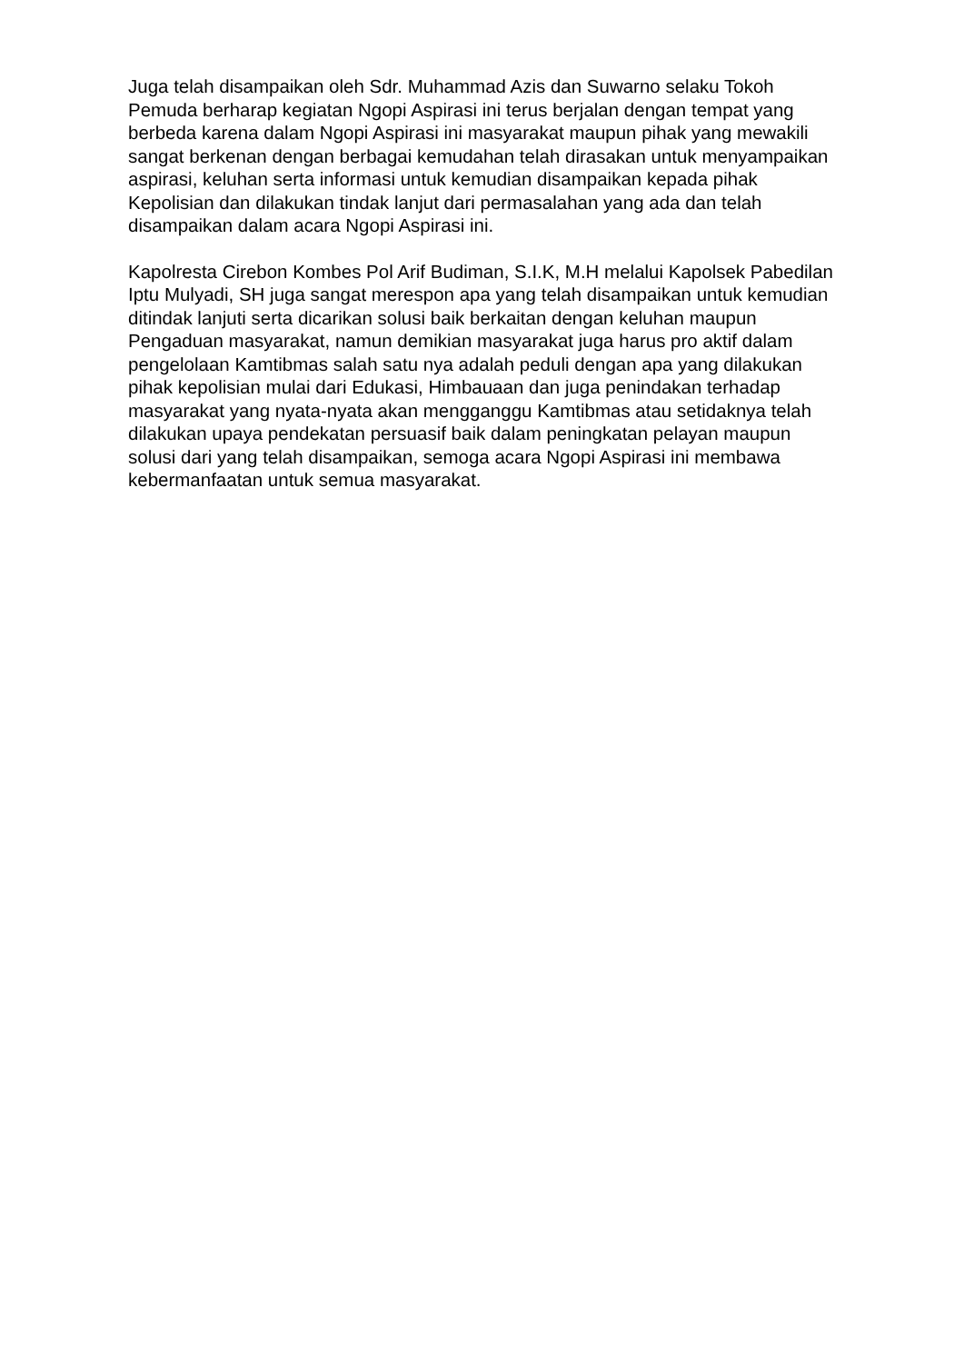Juga telah disampaikan oleh Sdr. Muhammad Azis dan Suwarno selaku Tokoh Pemuda berharap kegiatan Ngopi Aspirasi ini terus berjalan dengan tempat yang berbeda karena dalam Ngopi Aspirasi ini masyarakat maupun pihak yang mewakili sangat berkenan dengan berbagai kemudahan telah dirasakan untuk menyampaikan aspirasi, keluhan serta informasi untuk kemudian disampaikan kepada pihak Kepolisian dan dilakukan tindak lanjut dari permasalahan yang ada dan telah disampaikan dalam acara Ngopi Aspirasi ini.
Kapolresta Cirebon Kombes Pol Arif Budiman, S.I.K, M.H melalui Kapolsek Pabedilan Iptu Mulyadi, SH juga sangat merespon apa yang telah disampaikan untuk kemudian ditindak lanjuti serta dicarikan solusi baik berkaitan dengan keluhan maupun Pengaduan masyarakat, namun demikian masyarakat juga harus pro aktif dalam pengelolaan Kamtibmas salah satu nya adalah peduli dengan apa yang dilakukan pihak kepolisian mulai dari Edukasi, Himbauaan dan juga penindakan terhadap masyarakat yang nyata-nyata akan mengganggu Kamtibmas atau setidaknya telah dilakukan upaya pendekatan persuasif baik dalam peningkatan pelayan maupun solusi dari yang telah disampaikan, semoga acara Ngopi Aspirasi ini membawa kebermanfaatan untuk semua masyarakat.